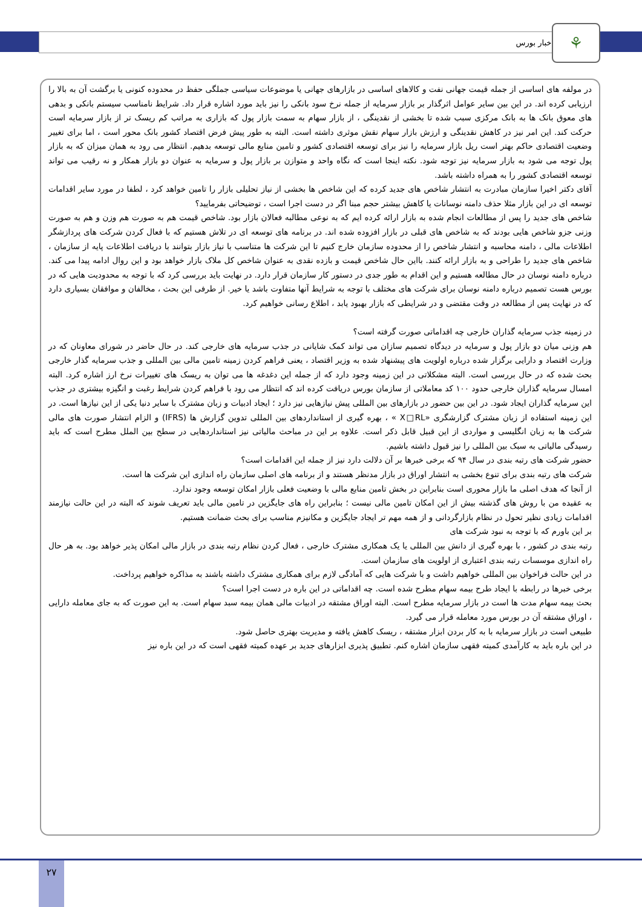اخبار بورس ⚘
در مولفه های اساسی از جمله قیمت جهانی نفت و کالاهای اساسی در بازارهای جهانی یا موضوعات سیاسی جملگی حفظ در محدوده کنونی یا برگشت آن به بالا را ارزیابی کرده اند. در این بین سایر عوامل اثرگذار بر بازار سرمایه از جمله نرخ سود بانکی را نیز باید مورد اشاره قرار داد. شرایط نامناسب سیستم بانکی و بدهی های معوق بانک ها به بانک مرکزی سبب شده تا بخشی از نقدینگی ، از بازار سهام به سمت بازار پول که بازاری به مراتب کم ریسک تر از بازار سرمایه است حرکت کند. این امر نیز در کاهش نقدینگی و ارزش بازار سهام نقش موثری داشته است. البته به طور پیش فرض اقتصاد کشور بانک محور است ، اما برای تغییر وضعیت اقتصادی حاکم بهتر است ریل بازار سرمایه را نیز برای توسعه اقتصادی کشور و تامین منابع مالی توسعه بدهیم. انتظار می رود به همان میزان که به بازار پول توجه می شود به بازار سرمایه نیز توجه شود. نکته اینجا است که نگاه واحد و متوازن بر بازار پول و سرمایه به عنوان دو بازار همکار و نه رقیب می تواند توسعه اقتصادی کشور را به همراه داشته باشد.
آقای دکتر اخیرا سازمان مبادرت به انتشار شاخص های جدید کرده که این شاخص ها بخشی از نیاز تحلیلی بازار را تامین خواهد کرد ، لطفا در مورد سایر اقدامات توسعه ای در این بازار مثلا حذف دامنه نوسانات یا کاهش بیشتر حجم مبنا اگر در دست اجرا است ، توضیحاتی بفرمایید؟
شاخص های جدید را پس از مطالعات انجام شده به بازار ارائه کرده ایم که به نوعی مطالبه فعالان بازار بود. شاخص قیمت هم به صورت هم وزن و هم به صورت وزنی جزو شاخص هایی بودند که به شاخص های قبلی در بازار افزوده شده اند. در برنامه های توسعه ای در تلاش هستیم که با فعال کردن شرکت های پردازشگر اطلاعات مالی ، دامنه محاسبه و انتشار شاخص را از محدوده سازمان خارج کنیم تا این شرکت ها متناسب با نیاز بازار بتوانند با دریافت اطلاعات پایه از سازمان ، شاخص های جدید را طراحی و به بازار ارائه کنند. بااین حال شاخص قیمت و بازده نقدی به عنوان شاخص کل ملاک بازار خواهد بود و این روال ادامه پیدا می کند. درباره دامنه نوسان در حال مطالعه هستیم و این اقدام به طور جدی در دستور کار سازمان قرار دارد. در نهایت باید بررسی کرد که با توجه به محدودیت هایی که در بورس هست تصمیم درباره دامنه نوسان برای شرکت های مختلف با توجه به شرایط آنها متفاوت باشد یا خیر. از طرفی این بحث ، مخالفان و موافقان بسیاری دارد که در نهایت پس از مطالعه در وقت مقتضی و در شرایطی که بازار بهبود یابد ، اطلاع رسانی خواهیم کرد.
در زمینه جذب سرمایه گذاران خارجی چه اقداماتی صورت گرفته است؟
هم وزنی میان دو بازار پول و سرمایه در دیدگاه تصمیم سازان می تواند کمک شایانی در جذب سرمایه های خارجی کند. در حال حاضر در شورای معاونان که در وزارت اقتصاد و دارایی برگزار شده درباره اولویت های پیشنهاد شده به وزیر اقتصاد ، یعنی فراهم کردن زمینه تامین مالی بین المللی و جذب سرمایه گذار خارجی بحث شده که در حال بررسی است. البته مشکلاتی در این زمینه وجود دارد که از جمله این دغدغه ها می توان به ریسک های تغییرات نرخ ارز اشاره کرد. البته امسال سرمایه گذاران خارجی حدود ۱۰۰ کد معاملاتی از سازمان بورس دریافت کرده اند که انتظار می رود با فراهم کردن شرایط رغبت و انگیزه بیشتری در جذب این سرمایه گذاران ایجاد شود. در این بین حضور در بازارهای بین المللی پیش نیازهایی نیز دارد ؛ ایجاد ادبیات و زبان مشترک با سایر دنیا یکی از این نیازها است. در این زمینه استفاده از زبان مشترک گزارشگری «X□RL » ، بهره گیری از استانداردهای بین المللی تدوین گزارش ها (IFRS) و الزام انتشار صورت های مالی شرکت ها به زبان انگلیسی و مواردی از این قبیل قابل ذکر است. علاوه بر این در مباحث مالیاتی نیز استانداردهایی در سطح بین الملل مطرح است که باید رسیدگی مالیاتی به سبک بین المللی را نیز قبول داشته باشیم.
حضور شرکت های رتبه بندی در سال ۹۴ که برخی خبرها بر آن دلالت دارد نیز از جمله این اقدامات است؟
شرکت های رتبه بندی برای تنوع بخشی به انتشار اوراق در بازار مدنظر هستند و از برنامه های اصلی سازمان راه اندازی این شرکت ها است.
از آنجا که هدف اصلی ما بازار محوری است بنابراین در بخش تامین منابع مالی با وضعیت فعلی بازار امکان توسعه وجود ندارد.
به عقیده من با روش های گذشته بیش از این امکان تامین مالی نیست ؛ بنابراین راه های جایگزین در تامین مالی باید تعریف شوند که البته در این حالت نیازمند اقدامات زیادی نظیر تحول در نظام بازارگردانی و از همه مهم تر ایجاد جایگزین و مکانیزم مناسب برای بحث ضمانت هستیم.
بر این باورم که با توجه به نبود شرکت های
رتبه بندی در کشور ، با بهره گیری از دانش بین المللی یا یک همکاری مشترک خارجی ، فعال کردن نظام رتبه بندی در بازار مالی امکان پذیر خواهد بود. به هر حال راه اندازی موسسات رتبه بندی اعتباری از اولویت های سازمان است.
در این حالت فراخوان بین المللی خواهیم داشت و با شرکت هایی که آمادگی لازم برای همکاری مشترک داشته باشند به مذاکره خواهیم پرداخت.
برخی خبرها در رابطه با ایجاد طرح بیمه سهام مطرح شده است. چه اقداماتی در این باره در دست اجرا است؟
بحث بیمه سهام مدت ها است در بازار سرمایه مطرح است. البته اوراق مشتقه در ادبیات مالی همان بیمه سبد سهام است. به این صورت که به جای معامله دارایی ، اوراق مشتقه آن در بورس مورد معامله قرار می گیرد.
طبیعی است در بازار سرمایه با به کار بردن ابزار مشتقه ، ریسک کاهش یافته و مدیریت بهتری حاصل شود.
در این باره باید به کارآمدی کمیته فقهی سازمان اشاره کنم. تطبیق پذیری ابزارهای جدید بر عهده کمیته فقهی است که در این باره نیز
۲۷